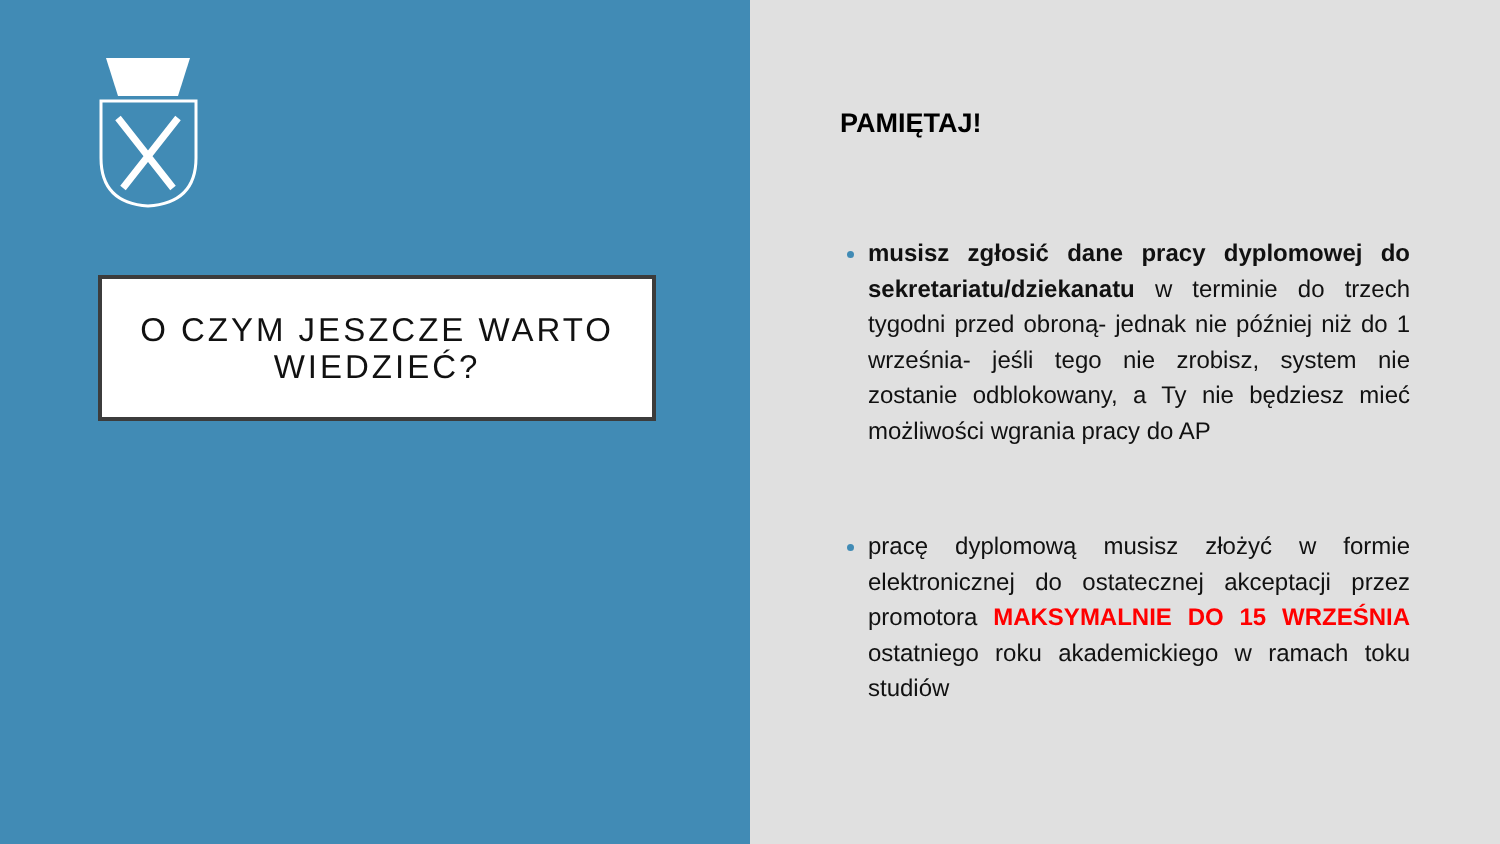O CZYM JESZCZE WARTO
WIEDZIEĆ?
PAMIĘTAJ!
musisz zgłosić dane pracy dyplomowej do sekretariatu/dziekanatu w terminie do trzech tygodni przed obroną- jednak nie później niż do 1 września- jeśli tego nie zrobisz, system nie zostanie odblokowany, a Ty nie będziesz mieć możliwości wgrania pracy do AP
pracę dyplomową musisz złożyć w formie elektronicznej do ostatecznej akceptacji przez promotora MAKSYMALNIE DO 15 WRZEŚNIA ostatniego roku akademickiego w ramach toku studiów